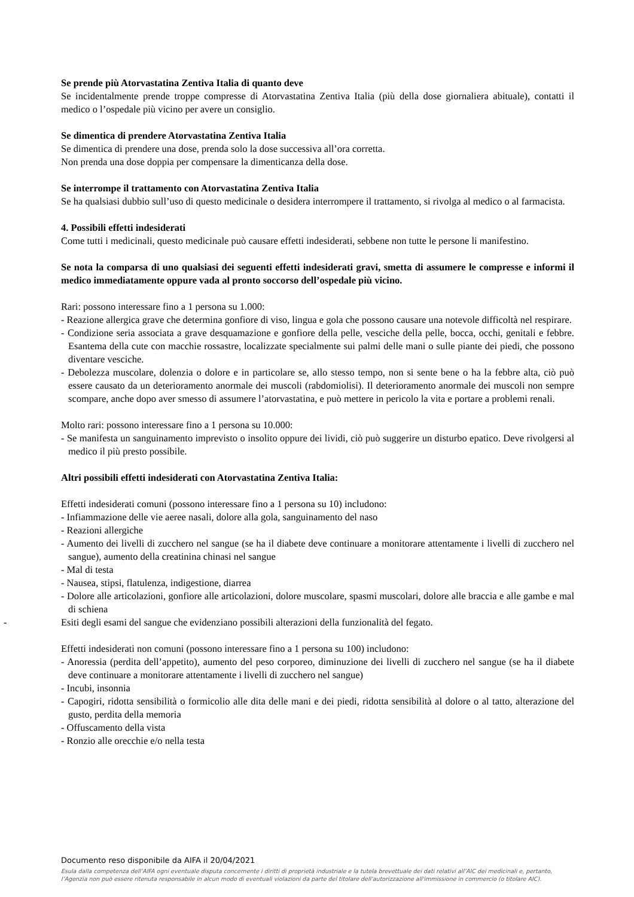Se prende più Atorvastatina Zentiva Italia di quanto deve
Se incidentalmente prende troppe compresse di Atorvastatina Zentiva Italia (più della dose giornaliera abituale), contatti il medico o l’ospedale più vicino per avere un consiglio.
Se dimentica di prendere Atorvastatina Zentiva Italia
Se dimentica di prendere una dose, prenda solo la dose successiva all’ora corretta.
Non prenda una dose doppia per compensare la dimenticanza della dose.
Se interrompe il trattamento con Atorvastatina Zentiva Italia
Se ha qualsiasi dubbio sull’uso di questo medicinale o desidera interrompere il trattamento, si rivolga al medico o al farmacista.
4. Possibili effetti indesiderati
Come tutti i medicinali, questo medicinale può causare effetti indesiderati, sebbene non tutte le persone li manifestino.
Se nota la comparsa di uno qualsiasi dei seguenti effetti indesiderati gravi, smetta di assumere le compresse e informi il medico immediatamente oppure vada al pronto soccorso dell’ospedale più vicino.
Rari: possono interessare fino a 1 persona su 1.000:
- Reazione allergica grave che determina gonfiore di viso, lingua e gola che possono causare una notevole difficoltà nel respirare.
- Condizione seria associata a grave desquamazione e gonfiore della pelle, vesciche della pelle, bocca, occhi, genitali e febbre. Esantema della cute con macchie rossastre, localizzate specialmente sui palmi delle mani o sulle piante dei piedi, che possono diventare vesciche.
- Debolezza muscolare, dolenzia o dolore e in particolare se, allo stesso tempo, non si sente bene o ha la febbre alta, ciò può essere causato da un deterioramento anormale dei muscoli (rabdomiolisi). Il deterioramento anormale dei muscoli non sempre scompare, anche dopo aver smesso di assumere l’atorvastatina, e può mettere in pericolo la vita e portare a problemi renali.
Molto rari: possono interessare fino a 1 persona su 10.000:
- Se manifesta un sanguinamento imprevisto o insolito oppure dei lividi, ciò può suggerire un disturbo epatico. Deve rivolgersi al medico il più presto possibile.
Altri possibili effetti indesiderati con Atorvastatina Zentiva Italia:
Effetti indesiderati comuni (possono interessare fino a 1 persona su 10) includono:
- Infiammazione delle vie aeree nasali, dolore alla gola, sanguinamento del naso
- Reazioni allergiche
- Aumento dei livelli di zucchero nel sangue (se ha il diabete deve continuare a monitorare attentamente i livelli di zucchero nel sangue), aumento della creatinina chinasi nel sangue
- Mal di testa
- Nausea, stipsi, flatulenza, indigestione, diarrea
- Dolore alle articolazioni, gonfiore alle articolazioni, dolore muscolare, spasmi muscolari, dolore alle braccia e alle gambe e mal di schiena
- Esiti degli esami del sangue che evidenziano possibili alterazioni della funzionalità del fegato.
Effetti indesiderati non comuni (possono interessare fino a 1 persona su 100) includono:
- Anoressia (perdita dell’appetito), aumento del peso corporeo, diminuzione dei livelli di zucchero nel sangue (se ha il diabete deve continuare a monitorare attentamente i livelli di zucchero nel sangue)
- Incubi, insonnia
- Capogiri, ridotta sensibilità o formicolio alle dita delle mani e dei piedi, ridotta sensibilità al dolore o al tatto, alterazione del gusto, perdita della memoria
- Offuscamento della vista
- Ronzio alle orecchie e/o nella testa
Documento reso disponibile da AIFA il 20/04/2021
Esula dalla competenza dell’AIFA ogni eventuale disputa concernente i diritti di proprietà industriale e la tutela brevettuale dei dati relativi all’AIC dei medicinali e, pertanto, l’Agenzia non può essere ritenuta responsabile in alcun modo di eventuali violazioni da parte del titolare dell'autorizzazione all'immissione in commercio (o titolare AIC).